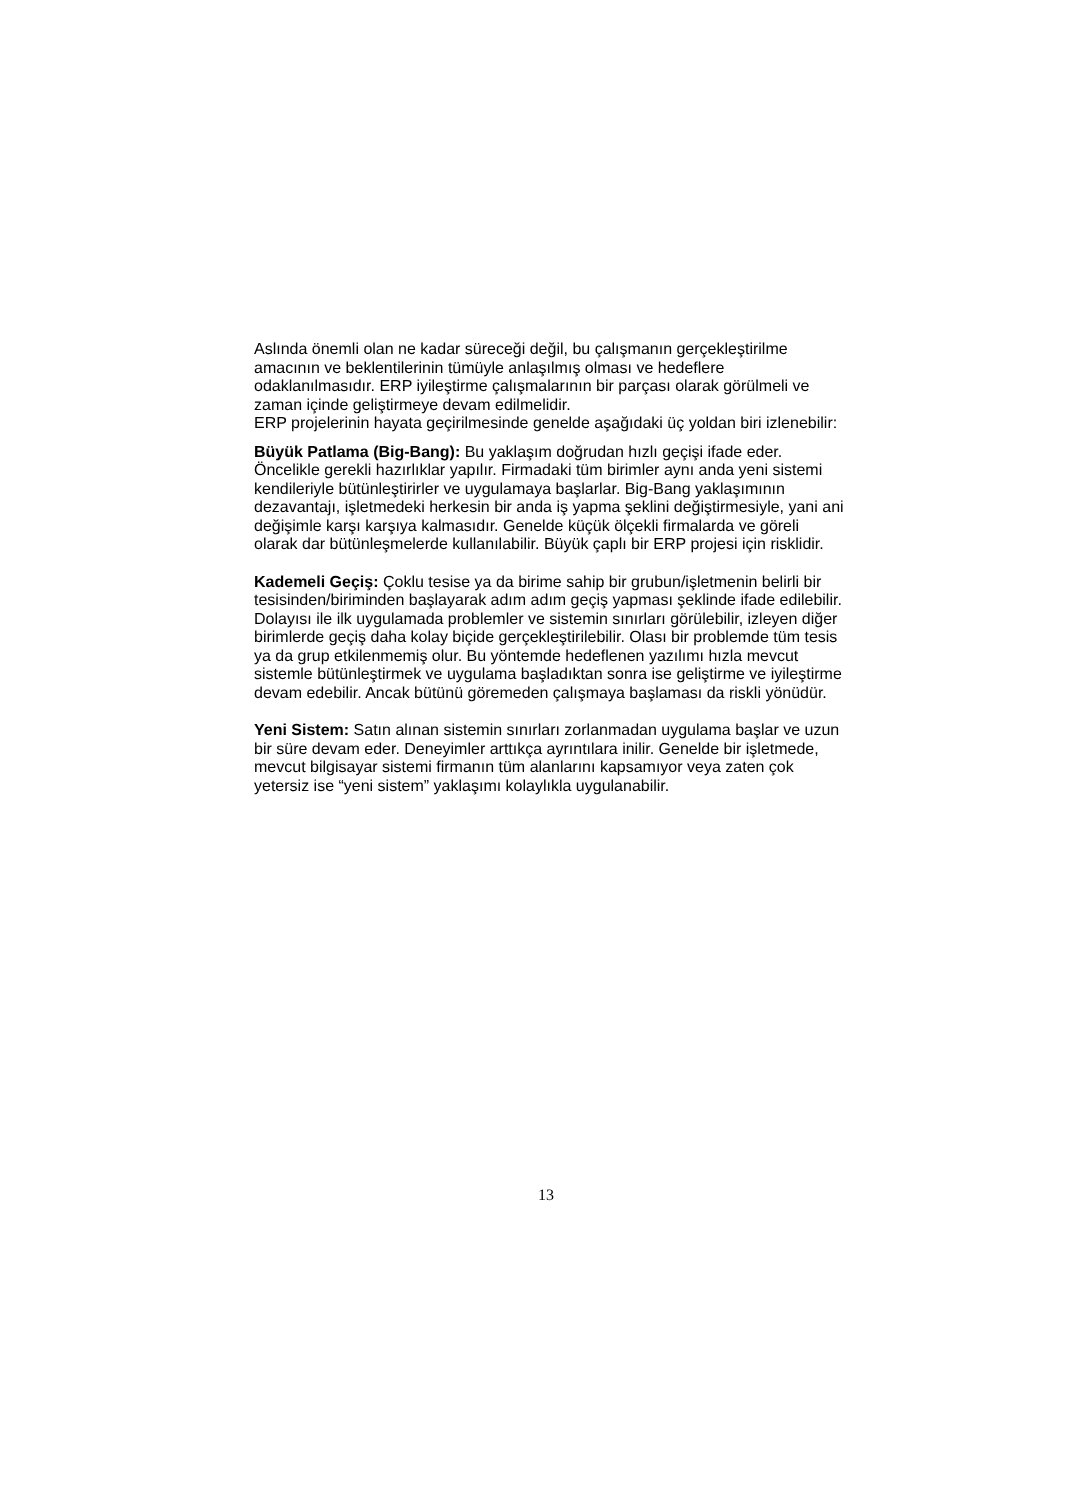Aslında önemli olan ne kadar süreceği değil, bu çalışmanın gerçekleştirilme amacının ve beklentilerinin tümüyle anlaşılmış olması ve hedeflere odaklanılmasıdır. ERP iyileştirme çalışmalarının bir parçası olarak görülmeli ve zaman içinde geliştirmeye devam edilmelidir.
ERP projelerinin hayata geçirilmesinde genelde aşağıdaki üç yoldan biri izlenebilir:
Büyük Patlama (Big-Bang): Bu yaklaşım doğrudan hızlı geçişi ifade eder. Öncelikle gerekli hazırlıklar yapılır. Firmadaki tüm birimler aynı anda yeni sistemi kendileriyle bütünleştirirler ve uygulamaya başlarlar. Big-Bang yaklaşımının dezavantajı, işletmedeki herkesin bir anda iş yapma şeklini değiştirmesiyle, yani ani değişimle karşı karşıya kalmasıdır. Genelde küçük ölçekli firmalarda ve göreli olarak dar bütünleşmelerde kullanılabilir. Büyük çaplı bir ERP projesi için risklidir.
Kademeli Geçiş: Çoklu tesise ya da birime sahip bir grubun/işletmenin belirli bir tesisinden/biriminden başlayarak adım adım geçiş yapması şeklinde ifade edilebilir. Dolayısı ile ilk uygulamada problemler ve sistemin sınırları görülebilir, izleyen diğer birimlerde geçiş daha kolay biçide gerçekleştirilebilir. Olası bir problemde tüm tesis ya da grup etkilenmemiş olur. Bu yöntemde hedeflenen yazılımı hızla mevcut sistemle bütünleştirmek ve uygulama başladıktan sonra ise geliştirme ve iyileştirme devam edebilir. Ancak bütünü göremeden çalışmaya başlaması da riskli yönüdür.
Yeni Sistem: Satın alınan sistemin sınırları zorlanmadan uygulama başlar ve uzun bir süre devam eder. Deneyimler arttıkça ayrıntılara inilir. Genelde bir işletmede, mevcut bilgisayar sistemi firmanın tüm alanlarını kapsamıyor veya zaten çok yetersiz ise “yeni sistem” yaklaşımı kolaylıkla uygulanabilir.
13